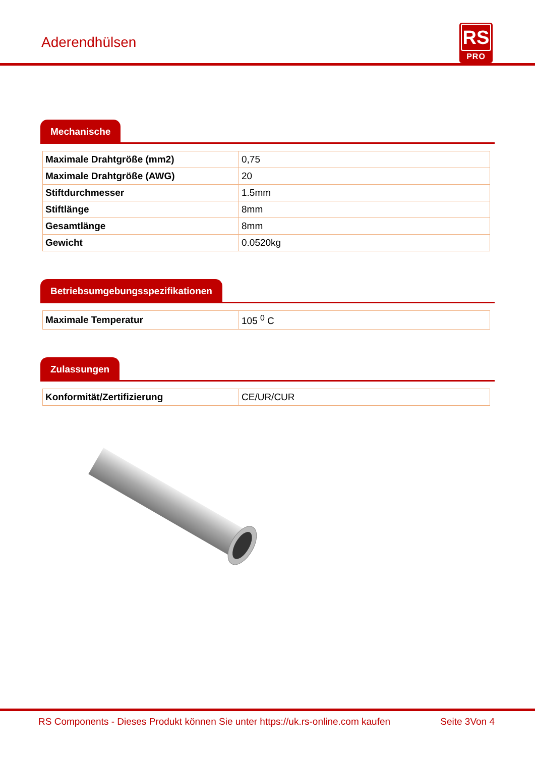Aderendhülsen
RS
PRO
Mechanische
| Maximale Drahtgröße (mm2) | 0,75 |
| Maximale Drahtgröße (AWG) | 20 |
| Stiftdurchmesser | 1.5mm |
| Stiftlänge | 8mm |
| Gesamtlänge | 8mm |
| Gewicht | 0.0520kg |
Betriebsumgebungsspezifikationen
| Maximale Temperatur | 105 <sup>0</sup> C |
Zulassungen
| Konformität/Zertifizierung | CE/UR/CUR |
RS Components - Dieses Produkt können Sie unter https://uk.rs-online.com kaufen Seite 3Von 4